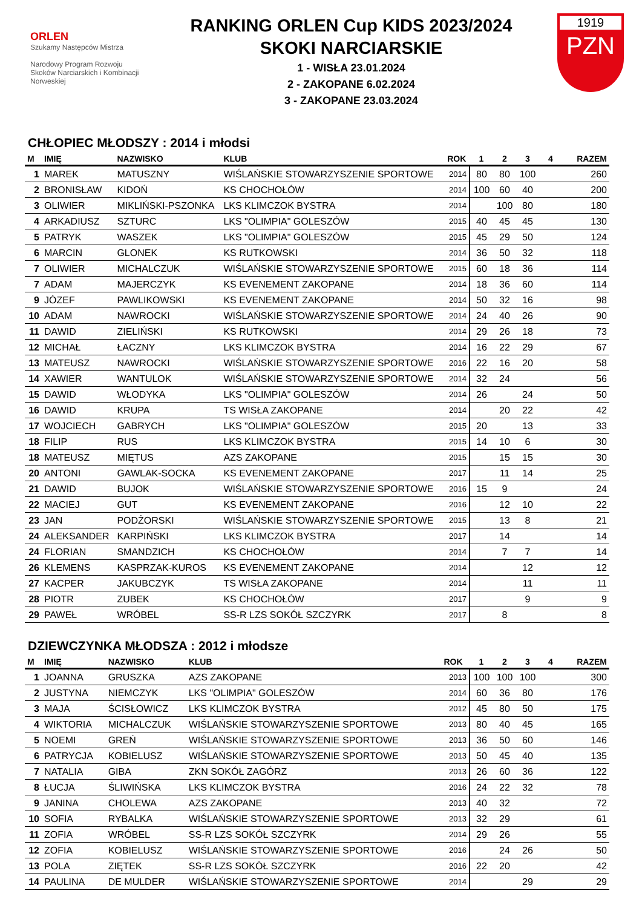ORLEN
Szukamy Następców Mistrza
Narodowy Program Rozwoju Skoków Narciarskich i Kombinacji Norweskiej
RANKING ORLEN Cup KIDS 2023/2024
SKOKI NARCIARSKIE
1 - WISŁA 23.01.2024
2 - ZAKOPANE 6.02.2024
3 - ZAKOPANE 23.03.2024
1919
PZN
CHŁOPIEC MŁODSZY : 2014 i młodsi
| M | IMIĘ | NAZWISKO | KLUB | ROK | 1 | 2 | 3 | 4 | RAZEM |
| --- | --- | --- | --- | --- | --- | --- | --- | --- | --- |
| 1 | MAREK | MATUSZNY | WIŚLAŃSKIE STOWARZYSZENIE SPORTOWE | 2014 | 80 | 80 | 100 | | 260 |
| 2 | BRONISŁAW | KIDOŃ | KS CHOCHOŁÓW | 2014 | 100 | 60 | 40 | | 200 |
| 3 | OLIWIER | MIKLIŃSKI-PSZONKA | LKS KLIMCZOK BYSTRA | 2014 | | 100 | 80 | | 180 |
| 4 | ARKADIUSZ | SZTURC | LKS "OLIMPIA" GOLESZÓW | 2015 | 40 | 45 | 45 | | 130 |
| 5 | PATRYK | WASZEK | LKS "OLIMPIA" GOLESZÓW | 2015 | 45 | 29 | 50 | | 124 |
| 6 | MARCIN | GLONEK | KS RUTKOWSKI | 2014 | 36 | 50 | 32 | | 118 |
| 7 | OLIWIER | MICHALCZUK | WIŚLAŃSKIE STOWARZYSZENIE SPORTOWE | 2015 | 60 | 18 | 36 | | 114 |
| 7 | ADAM | MAJERCZYK | KS EVENEMENT ZAKOPANE | 2014 | 18 | 36 | 60 | | 114 |
| 9 | JÓZEF | PAWLIKOWSKI | KS EVENEMENT ZAKOPANE | 2014 | 50 | 32 | 16 | | 98 |
| 10 | ADAM | NAWROCKI | WIŚLAŃSKIE STOWARZYSZENIE SPORTOWE | 2014 | 24 | 40 | 26 | | 90 |
| 11 | DAWID | ZIELIŃSKI | KS RUTKOWSKI | 2014 | 29 | 26 | 18 | | 73 |
| 12 | MICHAŁ | ŁACZNY | LKS KLIMCZOK BYSTRA | 2014 | 16 | 22 | 29 | | 67 |
| 13 | MATEUSZ | NAWROCKI | WIŚLAŃSKIE STOWARZYSZENIE SPORTOWE | 2016 | 22 | 16 | 20 | | 58 |
| 14 | XAWIER | WANTULOK | WIŚLAŃSKIE STOWARZYSZENIE SPORTOWE | 2014 | 32 | 24 | | | 56 |
| 15 | DAWID | WŁODYKA | LKS "OLIMPIA" GOLESZÓW | 2014 | 26 | | 24 | | 50 |
| 16 | DAWID | KRUPA | TS WISŁA ZAKOPANE | 2014 | | 20 | 22 | | 42 |
| 17 | WOJCIECH | GABRYCH | LKS "OLIMPIA" GOLESZÓW | 2015 | 20 | | 13 | | 33 |
| 18 | FILIP | RUS | LKS KLIMCZOK BYSTRA | 2015 | 14 | 10 | 6 | | 30 |
| 18 | MATEUSZ | MIĘTUS | AZS ZAKOPANE | 2015 | | 15 | 15 | | 30 |
| 20 | ANTONI | GAWLAK-SOCKA | KS EVENEMENT ZAKOPANE | 2017 | | 11 | 14 | | 25 |
| 21 | DAWID | BUJOK | WIŚLAŃSKIE STOWARZYSZENIE SPORTOWE | 2016 | 15 | 9 | | | 24 |
| 22 | MACIEJ | GUT | KS EVENEMENT ZAKOPANE | 2016 | | 12 | 10 | | 22 |
| 23 | JAN | PODŻORSKI | WIŚLAŃSKIE STOWARZYSZENIE SPORTOWE | 2015 | | 13 | 8 | | 21 |
| 24 | ALEKSANDER | KARPIŃSKI | LKS KLIMCZOK BYSTRA | 2017 | | 14 | | | 14 |
| 24 | FLORIAN | SMANDZICH | KS CHOCHOŁÓW | 2014 | | 7 | 7 | | 14 |
| 26 | KLEMENS | KASPRZAK-KUROS | KS EVENEMENT ZAKOPANE | 2014 | | | 12 | | 12 |
| 27 | KACPER | JAKUBCZYK | TS WISŁA ZAKOPANE | 2014 | | | 11 | | 11 |
| 28 | PIOTR | ZUBEK | KS CHOCHOŁÓW | 2017 | | | 9 | | 9 |
| 29 | PAWEŁ | WRÓBEL | SS-R LZS SOKÓŁ SZCZYRK | 2017 | | 8 | | | 8 |
DZIEWCZYNKA MŁODSZA : 2012 i młodsze
| M | IMIĘ | NAZWISKO | KLUB | ROK | 1 | 2 | 3 | 4 | RAZEM |
| --- | --- | --- | --- | --- | --- | --- | --- | --- | --- |
| 1 | JOANNA | GRUSZKA | AZS ZAKOPANE | 2013 | 100 | 100 | 100 | | 300 |
| 2 | JUSTYNA | NIEMCZYK | LKS "OLIMPIA" GOLESZÓW | 2014 | 60 | 36 | 80 | | 176 |
| 3 | MAJA | ŚCISŁOWICZ | LKS KLIMCZOK BYSTRA | 2012 | 45 | 80 | 50 | | 175 |
| 4 | WIKTORIA | MICHALCZUK | WIŚLAŃSKIE STOWARZYSZENIE SPORTOWE | 2013 | 80 | 40 | 45 | | 165 |
| 5 | NOEMI | GREŃ | WIŚLAŃSKIE STOWARZYSZENIE SPORTOWE | 2013 | 36 | 50 | 60 | | 146 |
| 6 | PATRYCJA | KOBIELUSZ | WIŚLAŃSKIE STOWARZYSZENIE SPORTOWE | 2013 | 50 | 45 | 40 | | 135 |
| 7 | NATALIA | GIBA | ZKN SOKÓŁ ZAGÓRZ | 2013 | 26 | 60 | 36 | | 122 |
| 8 | ŁUCJA | ŚLIWIŃSKA | LKS KLIMCZOK BYSTRA | 2016 | 24 | 22 | 32 | | 78 |
| 9 | JANINA | CHOLEWA | AZS ZAKOPANE | 2013 | 40 | 32 | | | 72 |
| 10 | SOFIA | RYBALKA | WIŚLAŃSKIE STOWARZYSZENIE SPORTOWE | 2013 | 32 | 29 | | | 61 |
| 11 | ZOFIA | WRÓBEL | SS-R LZS SOKÓŁ SZCZYRK | 2014 | 29 | 26 | | | 55 |
| 12 | ZOFIA | KOBIELUSZ | WIŚLAŃSKIE STOWARZYSZENIE SPORTOWE | 2016 | | 24 | 26 | | 50 |
| 13 | POLA | ZIĘTEK | SS-R LZS SOKÓŁ SZCZYRK | 2016 | 22 | 20 | | | 42 |
| 14 | PAULINA | DE MULDER | WIŚLAŃSKIE STOWARZYSZENIE SPORTOWE | 2014 | | | 29 | | 29 |